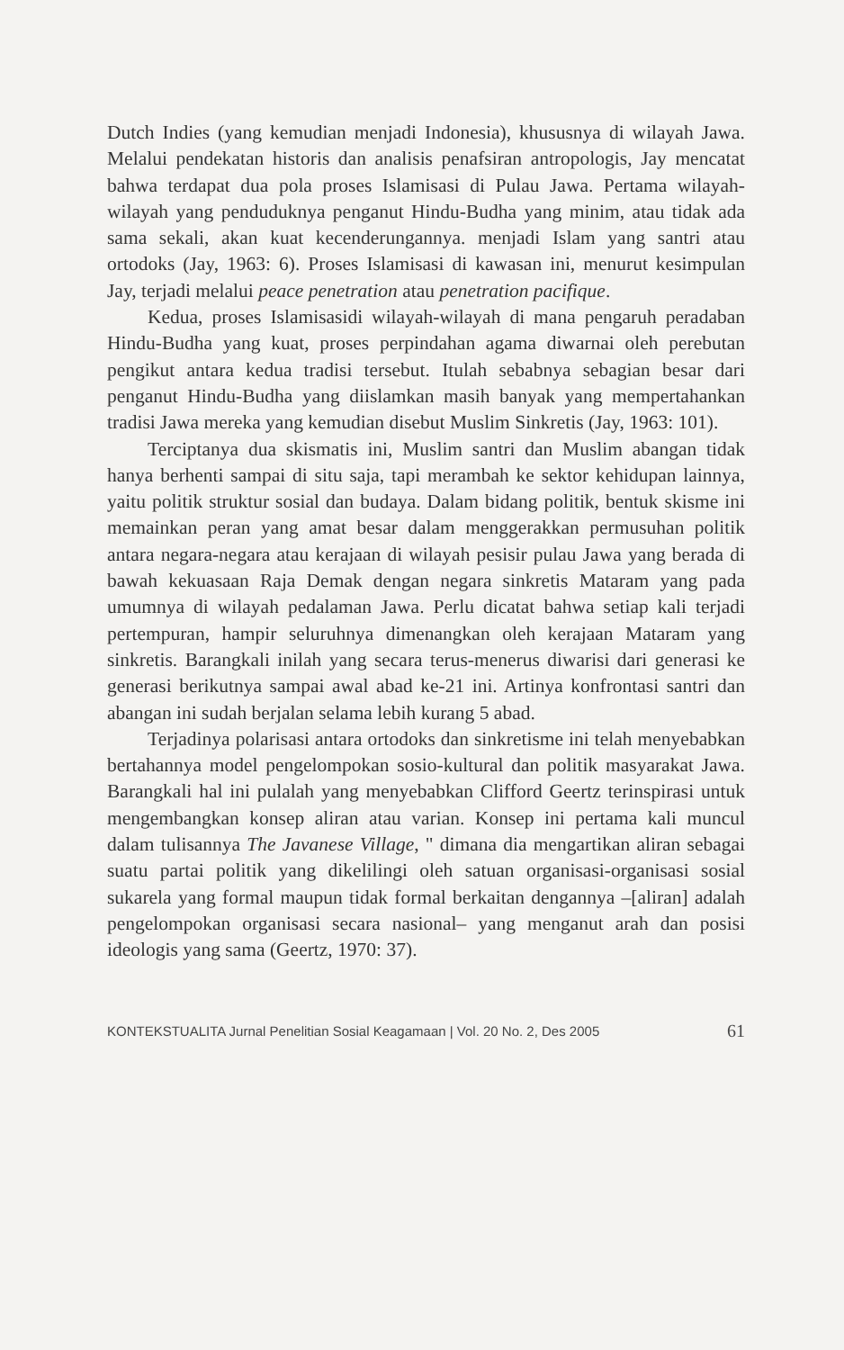Dutch Indies (yang kemudian menjadi Indonesia), khususnya di wilayah Jawa. Melalui pendekatan historis dan analisis penafsiran antropologis, Jay mencatat bahwa terdapat dua pola proses Islamisasi di Pulau Jawa. Pertama wilayah-wilayah yang penduduknya penganut Hindu-Budha yang minim, atau tidak ada sama sekali, akan kuat kecenderungannya. menjadi Islam yang santri atau ortodoks (Jay, 1963: 6). Proses Islamisasi di kawasan ini, menurut kesimpulan Jay, terjadi melalui peace penetration atau penetration pacifique.
Kedua, proses Islamisasidi wilayah-wilayah di mana pengaruh peradaban Hindu-Budha yang kuat, proses perpindahan agama diwarnai oleh perebutan pengikut antara kedua tradisi tersebut. Itulah sebabnya sebagian besar dari penganut Hindu-Budha yang diislamkan masih banyak yang mempertahankan tradisi Jawa mereka yang kemudian disebut Muslim Sinkretis (Jay, 1963: 101).
Terciptanya dua skismatis ini, Muslim santri dan Muslim abangan tidak hanya berhenti sampai di situ saja, tapi merambah ke sektor kehidupan lainnya, yaitu politik struktur sosial dan budaya. Dalam bidang politik, bentuk skisme ini memainkan peran yang amat besar dalam menggerakkan permusuhan politik antara negara-negara atau kerajaan di wilayah pesisir pulau Jawa yang berada di bawah kekuasaan Raja Demak dengan negara sinkretis Mataram yang pada umumnya di wilayah pedalaman Jawa. Perlu dicatat bahwa setiap kali terjadi pertempuran, hampir seluruhnya dimenangkan oleh kerajaan Mataram yang sinkretis. Barangkali inilah yang secara terus-menerus diwarisi dari generasi ke generasi berikutnya sampai awal abad ke-21 ini. Artinya konfrontasi santri dan abangan ini sudah berjalan selama lebih kurang 5 abad.
Terjadinya polarisasi antara ortodoks dan sinkretisme ini telah menyebabkan bertahannya model pengelompokan sosio-kultural dan politik masyarakat Jawa. Barangkali hal ini pulalah yang menyebabkan Clifford Geertz terinspirasi untuk mengembangkan konsep aliran atau varian. Konsep ini pertama kali muncul dalam tulisannya The Javanese Village, " dimana dia mengartikan aliran sebagai suatu partai politik yang dikelilingi oleh satuan organisasi-organisasi sosial sukarela yang formal maupun tidak formal berkaitan dengannya –[aliran] adalah pengelompokan organisasi secara nasional– yang menganut arah dan posisi ideologis yang sama (Geertz, 1970: 37).
KONTEKSTUALITA Jurnal Penelitian Sosial Keagamaan | Vol. 20 No. 2, Des 2005 61